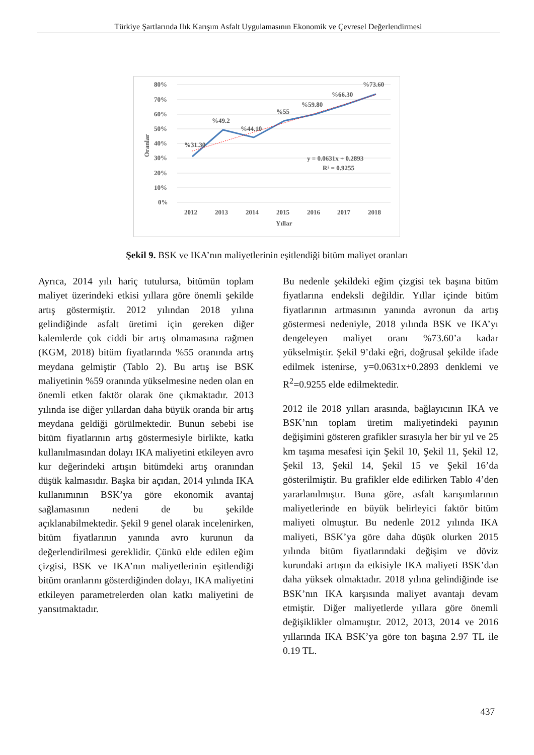Türkiye Şartlarında Ilık Karışım Asfalt Uygulamasının Ekonomik ve Çevresel Değerlendirmesi
80%
70%
60%
50%
40%
30%
20%
10%
0%
Oranlar
%31.30
%49.2
%44.10
%55
%59.80
%66.30
%73.60
y = 0.0631x + 0.2893
R² = 0.9255
2012
2013
2014
2015
2016
2017
2018
Yıllar
Şekil 9. BSK ve IKA’nın maliyetlerinin eşitlendiği bitüm maliyet oranları
Ayrıca, 2014 yılı hariç tutulursa, bitümün toplam maliyet üzerindeki etkisi yıllara göre önemli şekilde artış göstermiştir. 2012 yılından 2018 yılına gelindiğinde asfalt üretimi için gereken diğer kalemlerde çok ciddi bir artış olmamasına rağmen (KGM, 2018) bitüm fiyatlarında %55 oranında artış meydana gelmiştir (Tablo 2). Bu artış ise BSK maliyetinin %59 oranında yükselmesine neden olan en önemli etken faktör olarak öne çıkmaktadır. 2013 yılında ise diğer yıllardan daha büyük oranda bir artış meydana geldiği görülmektedir. Bunun sebebi ise bitüm fiyatlarının artış göstermesiyle birlikte, katkı kullanılmasından dolayı IKA maliyetini etkileyen avro kur değerindeki artışın bitümdeki artış oranından düşük kalmasıdır. Başka bir açıdan, 2014 yılında IKA kullanımının BSK’ya göre ekonomik avantaj sağlamasının nedeni de bu şekilde açıklanabilmektedir. Şekil 9 genel olarak incelenirken, bitüm fiyatlarının yanında avro kurunun da değerlendirilmesi gereklidir. Çünkü elde edilen eğim çizgisi, BSK ve IKA’nın maliyetlerinin eşitlendiği bitüm oranlarını gösterdiğinden dolayı, IKA maliyetini etkileyen parametrelerden olan katkı maliyetini de yansıtmaktadır.
Bu nedenle şekildeki eğim çizgisi tek başına bitüm fiyatlarına endeksli değildir. Yıllar içinde bitüm fiyatlarının artmasının yanında avronun da artış göstermesi nedeniyle, 2018 yılında BSK ve IKA’yı dengeleyen maliyet oranı %73.60’a kadar yükselmiştir. Şekil 9’daki eğri, doğrusal şekilde ifade edilmek istenirse, y=0.0631x+0.2893 denklemi ve R<sup>2</sup>=0.9255 elde edilmektedir.
2012 ile 2018 yılları arasında, bağlayıcının IKA ve BSK’nın toplam üretim maliyetindeki payının değişimini gösteren grafikler sırasıyla her bir yıl ve 25 km taşıma mesafesi için Şekil 10, Şekil 11, Şekil 12, Şekil 13, Şekil 14, Şekil 15 ve Şekil 16’da gösterilmiştir. Bu grafikler elde edilirken Tablo 4’den yararlanılmıştır. Buna göre, asfalt karışımlarının maliyetlerinde en büyük belirleyici faktör bitüm maliyeti olmuştur. Bu nedenle 2012 yılında IKA maliyeti, BSK’ya göre daha düşük olurken 2015 yılında bitüm fiyatlarındaki değişim ve döviz kurundaki artışın da etkisiyle IKA maliyeti BSK’dan daha yüksek olmaktadır. 2018 yılına gelindiğinde ise BSK’nın IKA karşısında maliyet avantajı devam etmiştir. Diğer maliyetlerde yıllara göre önemli değişiklikler olmamıştır. 2012, 2013, 2014 ve 2016 yıllarında IKA BSK’ya göre ton başına 2.97 TL ile 0.19 TL.
437